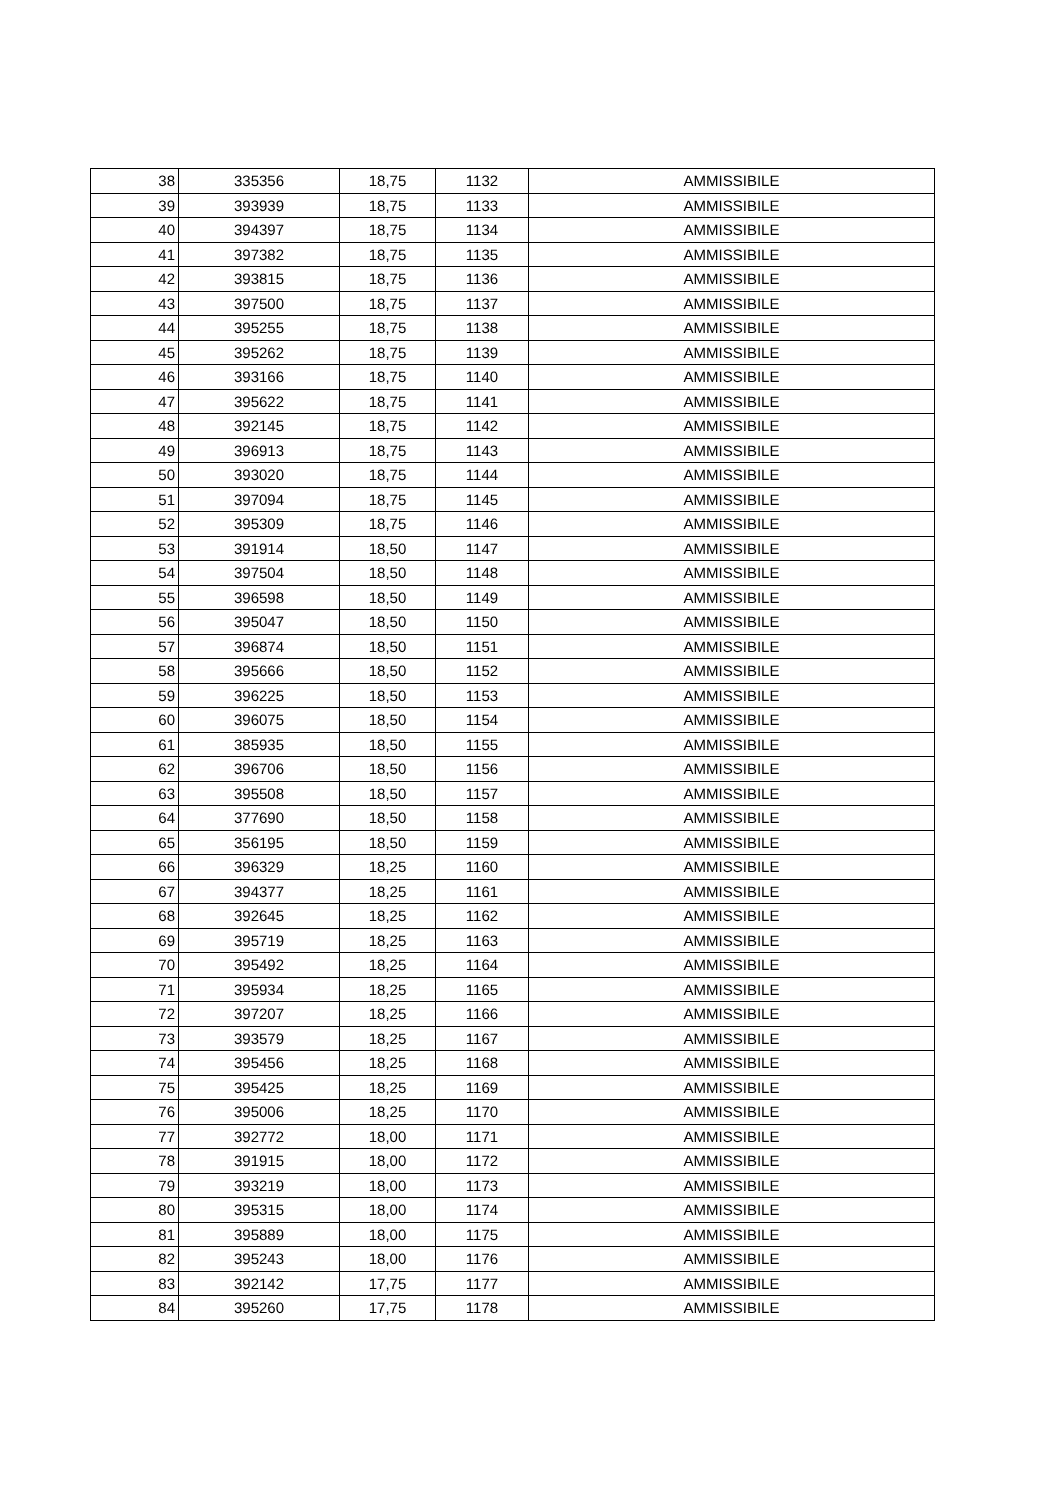| 38 | 335356 | 18,75 | 1132 | AMMISSIBILE |
| 39 | 393939 | 18,75 | 1133 | AMMISSIBILE |
| 40 | 394397 | 18,75 | 1134 | AMMISSIBILE |
| 41 | 397382 | 18,75 | 1135 | AMMISSIBILE |
| 42 | 393815 | 18,75 | 1136 | AMMISSIBILE |
| 43 | 397500 | 18,75 | 1137 | AMMISSIBILE |
| 44 | 395255 | 18,75 | 1138 | AMMISSIBILE |
| 45 | 395262 | 18,75 | 1139 | AMMISSIBILE |
| 46 | 393166 | 18,75 | 1140 | AMMISSIBILE |
| 47 | 395622 | 18,75 | 1141 | AMMISSIBILE |
| 48 | 392145 | 18,75 | 1142 | AMMISSIBILE |
| 49 | 396913 | 18,75 | 1143 | AMMISSIBILE |
| 50 | 393020 | 18,75 | 1144 | AMMISSIBILE |
| 51 | 397094 | 18,75 | 1145 | AMMISSIBILE |
| 52 | 395309 | 18,75 | 1146 | AMMISSIBILE |
| 53 | 391914 | 18,50 | 1147 | AMMISSIBILE |
| 54 | 397504 | 18,50 | 1148 | AMMISSIBILE |
| 55 | 396598 | 18,50 | 1149 | AMMISSIBILE |
| 56 | 395047 | 18,50 | 1150 | AMMISSIBILE |
| 57 | 396874 | 18,50 | 1151 | AMMISSIBILE |
| 58 | 395666 | 18,50 | 1152 | AMMISSIBILE |
| 59 | 396225 | 18,50 | 1153 | AMMISSIBILE |
| 60 | 396075 | 18,50 | 1154 | AMMISSIBILE |
| 61 | 385935 | 18,50 | 1155 | AMMISSIBILE |
| 62 | 396706 | 18,50 | 1156 | AMMISSIBILE |
| 63 | 395508 | 18,50 | 1157 | AMMISSIBILE |
| 64 | 377690 | 18,50 | 1158 | AMMISSIBILE |
| 65 | 356195 | 18,50 | 1159 | AMMISSIBILE |
| 66 | 396329 | 18,25 | 1160 | AMMISSIBILE |
| 67 | 394377 | 18,25 | 1161 | AMMISSIBILE |
| 68 | 392645 | 18,25 | 1162 | AMMISSIBILE |
| 69 | 395719 | 18,25 | 1163 | AMMISSIBILE |
| 70 | 395492 | 18,25 | 1164 | AMMISSIBILE |
| 71 | 395934 | 18,25 | 1165 | AMMISSIBILE |
| 72 | 397207 | 18,25 | 1166 | AMMISSIBILE |
| 73 | 393579 | 18,25 | 1167 | AMMISSIBILE |
| 74 | 395456 | 18,25 | 1168 | AMMISSIBILE |
| 75 | 395425 | 18,25 | 1169 | AMMISSIBILE |
| 76 | 395006 | 18,25 | 1170 | AMMISSIBILE |
| 77 | 392772 | 18,00 | 1171 | AMMISSIBILE |
| 78 | 391915 | 18,00 | 1172 | AMMISSIBILE |
| 79 | 393219 | 18,00 | 1173 | AMMISSIBILE |
| 80 | 395315 | 18,00 | 1174 | AMMISSIBILE |
| 81 | 395889 | 18,00 | 1175 | AMMISSIBILE |
| 82 | 395243 | 18,00 | 1176 | AMMISSIBILE |
| 83 | 392142 | 17,75 | 1177 | AMMISSIBILE |
| 84 | 395260 | 17,75 | 1178 | AMMISSIBILE |